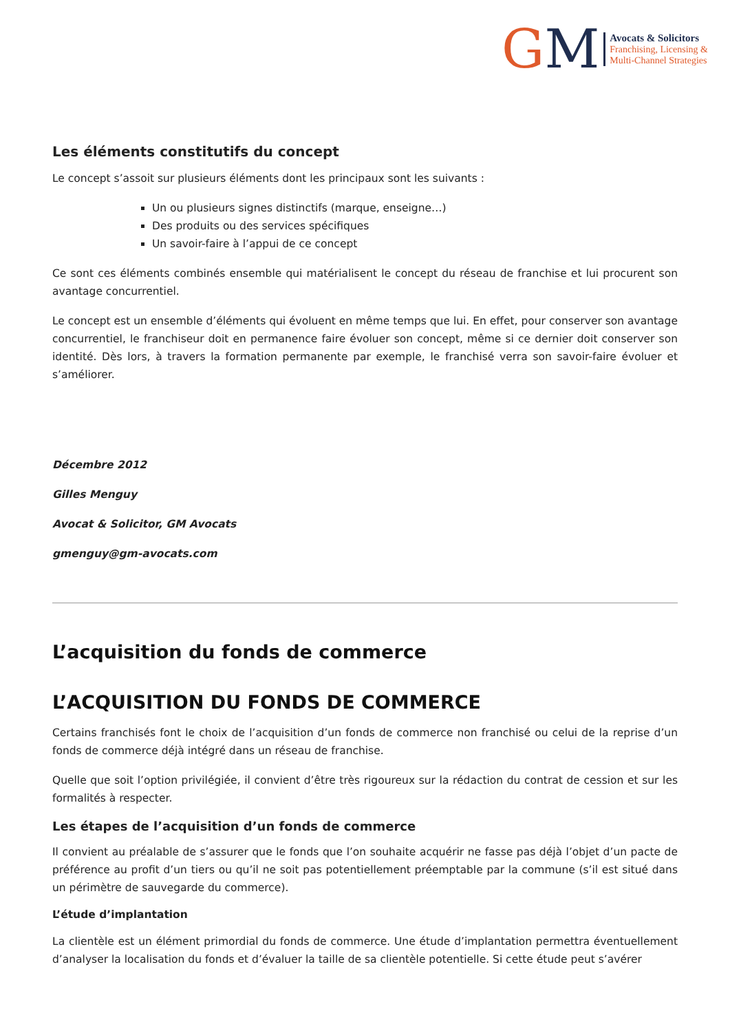GM
Avocats & Solicitors
Franchising, Licensing &
Multi-Channel Strategies
Les éléments constitutifs du concept
Le concept s’assoit sur plusieurs éléments dont les principaux sont les suivants :
Un ou plusieurs signes distinctifs (marque, enseigne…)
Des produits ou des services spécifiques
Un savoir-faire à l’appui de ce concept
Ce sont ces éléments combinés ensemble qui matérialisent le concept du réseau de franchise et lui procurent son avantage concurrentiel.
Le concept est un ensemble d’éléments qui évoluent en même temps que lui. En effet, pour conserver son avantage concurrentiel, le franchiseur doit en permanence faire évoluer son concept, même si ce dernier doit conserver son identité. Dès lors, à travers la formation permanente par exemple, le franchisé verra son savoir-faire évoluer et s’améliorer.
Décembre 2012
Gilles Menguy
Avocat & Solicitor, GM Avocats
gmenguy@gm-avocats.com
L’acquisition du fonds de commerce
L’ACQUISITION DU FONDS DE COMMERCE
Certains franchisés font le choix de l’acquisition d’un fonds de commerce non franchisé ou celui de la reprise d’un fonds de commerce déjà intégré dans un réseau de franchise.
Quelle que soit l’option privilégiée, il convient d’être très rigoureux sur la rédaction du contrat de cession et sur les formalités à respecter.
Les étapes de l’acquisition d’un fonds de commerce
Il convient au préalable de s’assurer que le fonds que l’on souhaite acquérir ne fasse pas déjà l’objet d’un pacte de préférence au profit d’un tiers ou qu’il ne soit pas potentiellement préemptable par la commune (s’il est situé dans un périmètre de sauvegarde du commerce).
L’étude d’implantation
La clientèle est un élément primordial du fonds de commerce. Une étude d’implantation permettra éventuellement d’analyser la localisation du fonds et d’évaluer la taille de sa clientèle potentielle. Si cette étude peut s’avérer